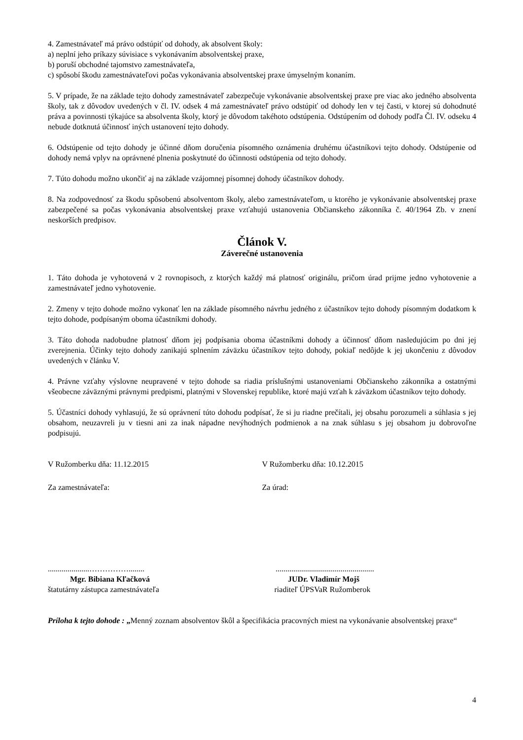4. Zamestnávateľ má právo odstúpiť od dohody, ak absolvent školy:
a) neplní jeho príkazy súvisiace s vykonávaním absolventskej praxe,
b) poruší obchodné tajomstvo zamestnávateľa,
c) spôsobí škodu zamestnávateľovi počas vykonávania absolventskej praxe úmyselným konaním.
5. V prípade, že na základe tejto dohody zamestnávateľ zabezpečuje vykonávanie absolventskej praxe pre viac ako jedného absolventa školy, tak z dôvodov uvedených v čl. IV. odsek 4 má zamestnávateľ právo odstúpiť od dohody len v tej časti, v ktorej sú dohodnuté práva a povinnosti týkajúce sa absolventa školy, ktorý je dôvodom takéhoto odstúpenia. Odstúpením od dohody podľa Čl. IV. odseku 4 nebude dotknutá účinnosť iných ustanovení tejto dohody.
6. Odstúpenie od tejto dohody je účinné dňom doručenia písomného oznámenia druhému účastníkovi tejto dohody. Odstúpenie od dohody nemá vplyv na oprávnené plnenia poskytnuté do účinnosti odstúpenia od tejto dohody.
7. Túto dohodu možno ukončiť aj na základe vzájomnej písomnej dohody účastníkov dohody.
8. Na zodpovednosť za škodu spôsobenú absolventom školy, alebo zamestnávateľom, u ktorého je vykonávanie absolventskej praxe zabezpečené sa počas vykonávania absolventskej praxe vzťahujú ustanovenia Občianskeho zákonníka č. 40/1964 Zb. v znení neskorších predpisov.
Článok V.
Záverečné ustanovenia
1. Táto dohoda je vyhotovená v 2 rovnopisoch, z ktorých každý má platnosť originálu, pričom úrad prijme jedno vyhotovenie a zamestnávateľ jedno vyhotovenie.
2. Zmeny v tejto dohode možno vykonať len na základe písomného návrhu jedného z účastníkov tejto dohody písomným dodatkom k tejto dohode, podpísaným oboma účastníkmi dohody.
3. Táto dohoda nadobudne platnosť dňom jej podpísania oboma účastníkmi dohody a účinnosť dňom nasledujúcim po dni jej zverejnenia. Účinky tejto dohody zanikajú splnením záväzku účastníkov tejto dohody, pokiaľ nedôjde k jej ukončeniu z dôvodov uvedených v článku V.
4. Právne vzťahy výslovne neupravené v tejto dohode sa riadia príslušnými ustanoveniami Občianskeho zákonníka a ostatnými všeobecne záväznými právnymi predpismi, platnými v Slovenskej republike, ktoré majú vzťah k záväzkom účastníkov tejto dohody.
5. Účastníci dohody vyhlasujú, že sú oprávnení túto dohodu podpísať, že si ju riadne prečítali, jej obsahu porozumeli a súhlasia s jej obsahom, neuzavreli ju v tiesni ani za inak nápadne nevýhodných podmienok a na znak súhlasu s jej obsahom ju dobrovoľne podpisujú.
V Ružomberku dňa: 11.12.2015 V Ružomberku dňa: 10.12.2015
Za zamestnávateľa: Za úrad:
.....................……………........ ..................................................
Mgr. Bibiana Kľačková JUDr. Vladimír Mojš
štatutárny zástupca zamestnávateľa riaditeľ ÚPSVaR Ružomberok
Príloha k tejto dohode : „Menný zoznam absolventov škôl a špecifikácia pracovných miest na vykonávanie absolventskej praxe“
4